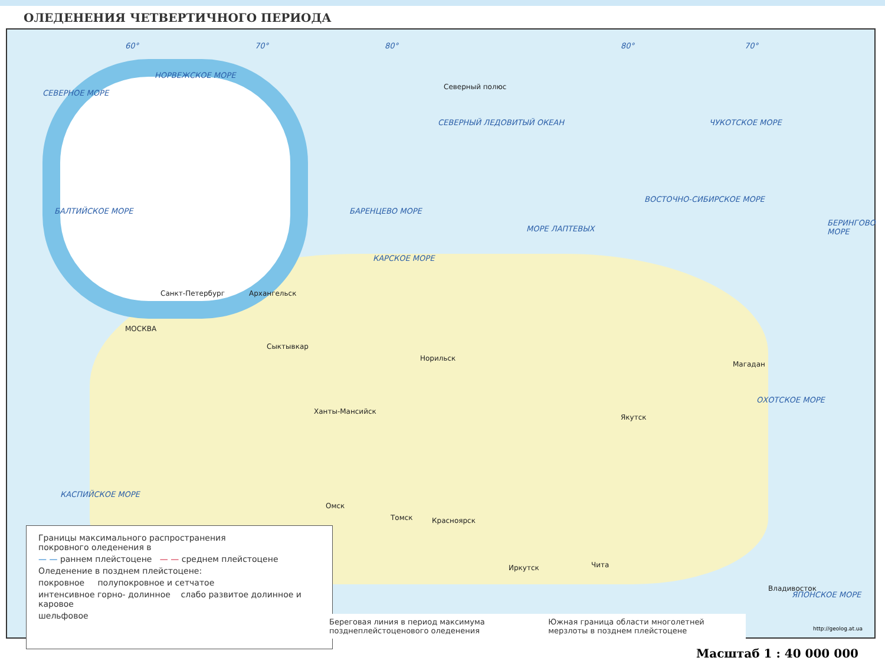ОЛЕДЕНЕНИЯ ЧЕТВЕРТИЧНОГО ПЕРИОДА
60° 70° 80° 80° 70°
СЕВЕРНОЕ МОРЕ
НОРВЕЖСКОЕ МОРЕ
СЕВЕРНЫЙ ЛЕДОВИТЫЙ ОКЕАН
Северный полюс
БАРЕНЦЕВО МОРЕ
КАРСКОЕ МОРЕ
МОРЕ ЛАПТЕВЫХ
ВОСТОЧНО-СИБИРСКОЕ МОРЕ
ЧУКОТСКОЕ МОРЕ
БЕРИНГОВО МОРЕ
ОХОТСКОЕ МОРЕ
ЯПОНСКОЕ МОРЕ
БАЛТИЙСКОЕ МОРЕ
КАСПИЙСКОЕ МОРЕ
МОСКВА
Санкт-Петербург Архангельск
Сыктывкар
Ханты-Мансийск
Норильск
Якутск
Магадан
Омск
Томск Красноярск
Иркутск Чита
Владивосток
Границы максимального распространения
покровного оледенения в
— — раннем плейстоцене — — среднем плейстоцене
Оледенение в позднем плейстоцене:
покровное полупокровное и сетчатое
интенсивное горно- долинное слабо развитое долинное и каровое
шельфовое
Береговая линия в период максимума позднеплейстоценового оледенения Южная граница области многолетней мерзлоты в позднем плейстоцене
http://geolog.at.ua
Масштаб 1 : 40 000 000